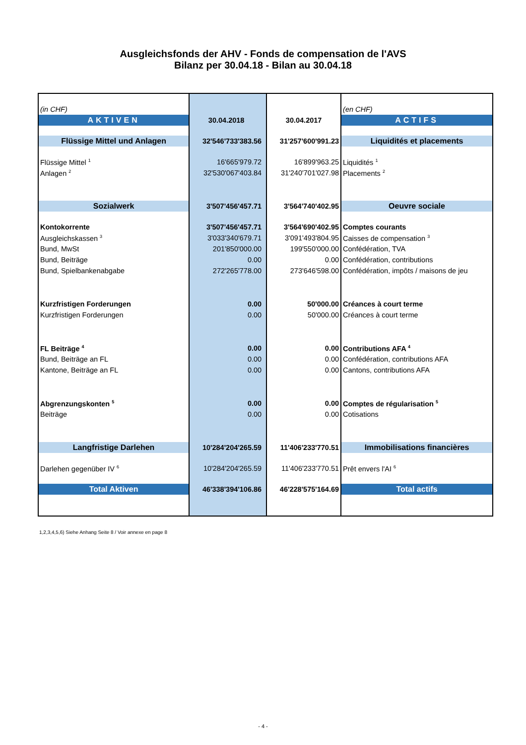Ausgleichsfonds der AHV - Fonds de compensation de l'AVS
Bilanz per 30.04.18 - Bilan au 30.04.18
| (in CHF) | | | (en CHF) |
| AKTIVEN | 30.04.2018 | 30.04.2017 | ACTIFS |
| Flüssige Mittel und Anlagen | 32'546'733'383.56 | 31'257'600'991.23 | Liquidités et placements |
| Flüssige Mittel <sup>1</sup> | 16'665'979.72 | 16'899'963.25 | Liquidités <sup>1</sup> |
| Anlagen <sup>2</sup> | 32'530'067'403.84 | 31'240'701'027.98 | Placements <sup>2</sup> |
| Sozialwerk | 3'507'456'457.71 | 3'564'740'402.95 | Oeuvre sociale |
| Kontokorrente | 3'507'456'457.71 | 3'564'690'402.95 | Comptes courants |
| Ausgleichskassen <sup>3</sup> | 3'033'340'679.71 | 3'091'493'804.95 | Caisses de compensation <sup>3</sup> |
| Bund, MwSt | 201'850'000.00 | 199'550'000.00 | Confédération, TVA |
| Bund, Beiträge | 0.00 | 0.00 | Confédération, contributions |
| Bund, Spielbankenabgabe | 272'265'778.00 | 273'646'598.00 | Confédération, impôts / maisons de jeu |
| Kurzfristigen Forderungen | 0.00 | 50'000.00 | Créances à court terme |
| Kurzfristigen Forderungen | 0.00 | 50'000.00 | Créances à court terme |
| FL Beiträge <sup>4</sup> | 0.00 | 0.00 | Contributions AFA <sup>4</sup> |
| Bund, Beiträge an FL | 0.00 | 0.00 | Confédération, contributions AFA |
| Kantone, Beiträge an FL | 0.00 | 0.00 | Cantons, contributions AFA |
| Abgrenzungskonten <sup>5</sup> | 0.00 | 0.00 | Comptes de régularisation <sup>5</sup> |
| Beiträge | 0.00 | 0.00 | Cotisations |
| Langfristige Darlehen | 10'284'204'265.59 | 11'406'233'770.51 | Immobilisations financières |
| Darlehen gegenüber IV <sup>6</sup> | 10'284'204'265.59 | 11'406'233'770.51 | Prêt envers l'AI <sup>6</sup> |
| Total Aktiven | 46'338'394'106.86 | 46'228'575'164.69 | Total actifs |
1,2,3,4,5,6) Siehe Anhang Seite 8 / Voir annexe en page 8
- 4 -